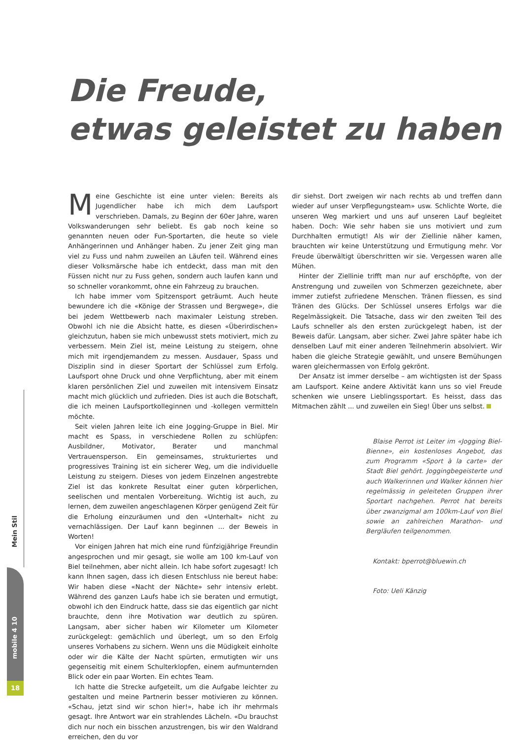Die Freude,
etwas geleistet zu haben
Meine Geschichte ist eine unter vielen: Bereits als Jugendlicher habe ich mich dem Laufsport verschrieben. Damals, zu Beginn der 60er Jahre, waren Volkswanderungen sehr beliebt. Es gab noch keine so genannten neuen oder Fun-Sportarten, die heute so viele Anhängerinnen und Anhänger haben. Zu jener Zeit ging man viel zu Fuss und nahm zuweilen an Läufen teil. Während eines dieser Volksmärsche habe ich entdeckt, dass man mit den Füssen nicht nur zu Fuss gehen, sondern auch laufen kann und so schneller vorankommt, ohne ein Fahrzeug zu brauchen.
Ich habe immer vom Spitzensport geträumt. Auch heute bewundere ich die «Könige der Strassen und Bergwege», die bei jedem Wettbewerb nach maximaler Leistung streben. Obwohl ich nie die Absicht hatte, es diesen «Überirdischen» gleichzutun, haben sie mich unbewusst stets motiviert, mich zu verbessern. Mein Ziel ist, meine Leistung zu steigern, ohne mich mit irgendjemandem zu messen. Ausdauer, Spass und Disziplin sind in dieser Sportart der Schlüssel zum Erfolg. Laufsport ohne Druck und ohne Verpflichtung, aber mit einem klaren persönlichen Ziel und zuweilen mit intensivem Einsatz macht mich glücklich und zufrieden. Dies ist auch die Botschaft, die ich meinen Laufsportkolleginnen und -kollegen vermitteln möchte.
Seit vielen Jahren leite ich eine Jogging-Gruppe in Biel. Mir macht es Spass, in verschiedene Rollen zu schlüpfen: Ausbildner, Motivator, Berater und manchmal Vertrauensperson. Ein gemeinsames, strukturiertes und progressives Training ist ein sicherer Weg, um die individuelle Leistung zu steigern. Dieses von jedem Einzelnen angestrebte Ziel ist das konkrete Resultat einer guten körperlichen, seelischen und mentalen Vorbereitung. Wichtig ist auch, zu lernen, dem zuweilen angeschlagenen Körper genügend Zeit für die Erholung einzuräumen und den «Unterhalt» nicht zu vernachlässigen. Der Lauf kann beginnen ... der Beweis in Worten!
Vor einigen Jahren hat mich eine rund fünfzigjährige Freundin angesprochen und mir gesagt, sie wolle am 100 km-Lauf von Biel teilnehmen, aber nicht allein. Ich habe sofort zugesagt! Ich kann Ihnen sagen, dass ich diesen Entschluss nie bereut habe: Wir haben diese «Nacht der Nächte» sehr intensiv erlebt. Während des ganzen Laufs habe ich sie beraten und ermutigt, obwohl ich den Eindruck hatte, dass sie das eigentlich gar nicht brauchte, denn ihre Motivation war deutlich zu spüren. Langsam, aber sicher haben wir Kilometer um Kilometer zurückgelegt: gemächlich und überlegt, um so den Erfolg unseres Vorhabens zu sichern. Wenn uns die Müdigkeit einholte oder wir die Kälte der Nacht spürten, ermutigten wir uns gegenseitig mit einem Schulterklopfen, einem aufmunternden Blick oder ein paar Worten. Ein echtes Team.
Ich hatte die Strecke aufgeteilt, um die Aufgabe leichter zu gestalten und meine Partnerin besser motivieren zu können. «Schau, jetzt sind wir schon hier!», habe ich ihr mehrmals gesagt. Ihre Antwort war ein strahlendes Lächeln. «Du brauchst dich nur noch ein bisschen anzustrengen, bis wir den Waldrand erreichen, den du vor
dir siehst. Dort zweigen wir nach rechts ab und treffen dann wieder auf unser Verpflegungsteam» usw. Schlichte Worte, die unseren Weg markiert und uns auf unseren Lauf begleitet haben. Doch: Wie sehr haben sie uns motiviert und zum Durchhalten ermutigt! Als wir der Ziellinie näher kamen, brauchten wir keine Unterstützung und Ermutigung mehr. Vor Freude überwältigt überschritten wir sie. Vergessen waren alle Mühen.
Hinter der Ziellinie trifft man nur auf erschöpfte, von der Anstrengung und zuweilen von Schmerzen gezeichnete, aber immer zutiefst zufriedene Menschen. Tränen fliessen, es sind Tränen des Glücks. Der Schlüssel unseres Erfolgs war die Regelmässigkeit. Die Tatsache, dass wir den zweiten Teil des Laufs schneller als den ersten zurückgelegt haben, ist der Beweis dafür. Langsam, aber sicher. Zwei Jahre später habe ich denselben Lauf mit einer anderen Teilnehmerin absolviert. Wir haben die gleiche Strategie gewählt, und unsere Bemühungen waren gleichermassen von Erfolg gekrönt.
Der Ansatz ist immer derselbe – am wichtigsten ist der Spass am Laufsport. Keine andere Aktivität kann uns so viel Freude schenken wie unsere Lieblingssportart. Es heisst, dass das Mitmachen zählt ... und zuweilen ein Sieg! Über uns selbst.
Blaise Perrot ist Leiter im «Jogging Biel-Bienne», ein kostenloses Angebot, das zum Programm «Sport à la carte» der Stadt Biel gehört. Joggingbegeisterte und auch Walkerinnen und Walker können hier regelmässig in geleiteten Gruppen ihrer Sportart nachgehen. Perrot hat bereits über zwanzigmal am 100km-Lauf von Biel sowie an zahlreichen Marathon- und Bergläufen teilgenommen.
Kontakt: bperrot@bluewin.ch
Foto: Ueli Känzig
Mein Stil
mobile 4 10
18